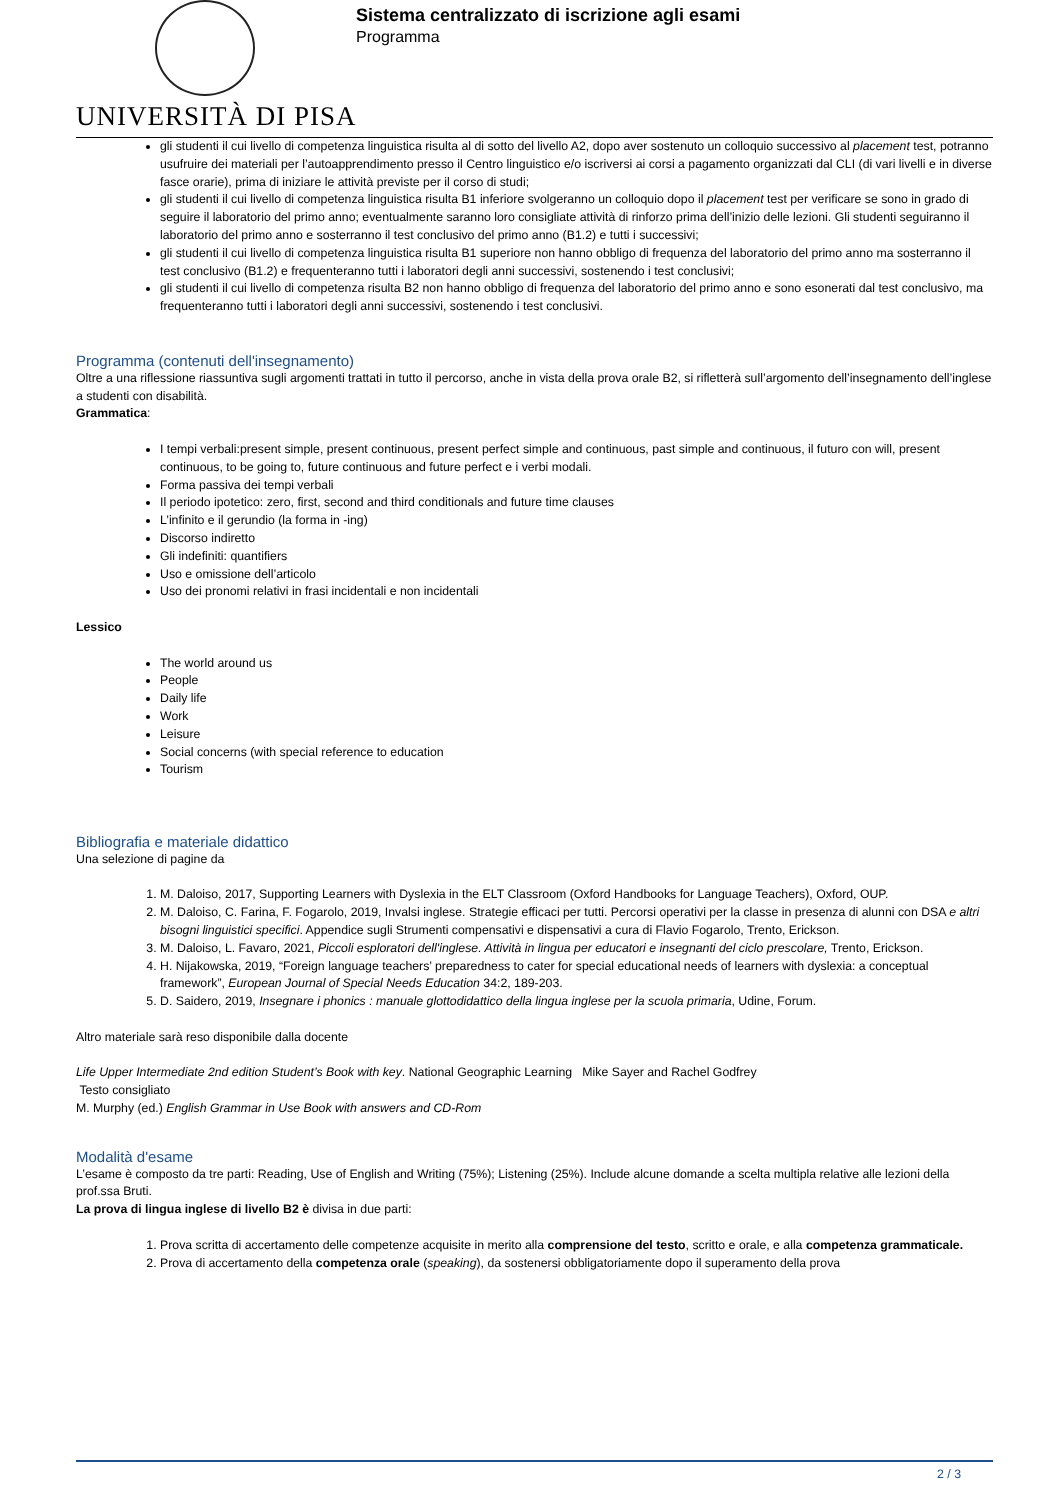UNIVERSITÀ DI PISA
Sistema centralizzato di iscrizione agli esami
Programma
gli studenti il cui livello di competenza linguistica risulta al di sotto del livello A2, dopo aver sostenuto un colloquio successivo al placement test, potranno usufruire dei materiali per l’autoapprendimento presso il Centro linguistico e/o iscriversi ai corsi a pagamento organizzati dal CLI (di vari livelli e in diverse fasce orarie), prima di iniziare le attività previste per il corso di studi;
gli studenti il cui livello di competenza linguistica risulta B1 inferiore svolgeranno un colloquio dopo il placement test per verificare se sono in grado di seguire il laboratorio del primo anno; eventualmente saranno loro consigliate attività di rinforzo prima dell’inizio delle lezioni. Gli studenti seguiranno il laboratorio del primo anno e sosterranno il test conclusivo del primo anno (B1.2) e tutti i successivi;
gli studenti il cui livello di competenza linguistica risulta B1 superiore non hanno obbligo di frequenza del laboratorio del primo anno ma sosterranno il test conclusivo (B1.2) e frequenteranno tutti i laboratori degli anni successivi, sostenendo i test conclusivi;
gli studenti il cui livello di competenza risulta B2 non hanno obbligo di frequenza del laboratorio del primo anno e sono esonerati dal test conclusivo, ma frequenteranno tutti i laboratori degli anni successivi, sostenendo i test conclusivi.
Programma (contenuti dell'insegnamento)
Oltre a una riflessione riassuntiva sugli argomenti trattati in tutto il percorso, anche in vista della prova orale B2, si rifletterà sull’argomento dell’insegnamento dell’inglese a studenti con disabilità.
Grammatica:
I tempi verbali:present simple, present continuous, present perfect simple and continuous, past simple and continuous, il futuro con will, present continuous, to be going to, future continuous and future perfect e i verbi modali.
Forma passiva dei tempi verbali
Il periodo ipotetico: zero, first, second and third conditionals and future time clauses
L’infinito e il gerundio (la forma in -ing)
Discorso indiretto
Gli indefiniti: quantifiers
Uso e omissione dell’articolo
Uso dei pronomi relativi in frasi incidentali e non incidentali
Lessico
The world around us
People
Daily life
Work
Leisure
Social concerns (with special reference to education
Tourism
Bibliografia e materiale didattico
Una selezione di pagine da
1. M. Daloiso, 2017, Supporting Learners with Dyslexia in the ELT Classroom (Oxford Handbooks for Language Teachers), Oxford, OUP.
2. M. Daloiso, C. Farina, F. Fogarolo, 2019, Invalsi inglese. Strategie efficaci per tutti. Percorsi operativi per la classe in presenza di alunni con DSA e altri bisogni linguistici specifici. Appendice sugli Strumenti compensativi e dispensativi a cura di Flavio Fogarolo, Trento, Erickson.
3. M. Daloiso, L. Favaro, 2021, Piccoli esploratori dell'inglese. Attività in lingua per educatori e insegnanti del ciclo prescolare, Trento, Erickson.
4. H. Nijakowska, 2019, “Foreign language teachers’ preparedness to cater for special educational needs of learners with dyslexia: a conceptual framework”, European Journal of Special Needs Education 34:2, 189-203.
5. D. Saidero, 2019, Insegnare i phonics : manuale glottodidattico della lingua inglese per la scuola primaria, Udine, Forum.
Altro materiale sarà reso disponibile dalla docente
Life Upper Intermediate 2nd edition Student’s Book with key. National Geographic Learning Mike Sayer and Rachel Godfrey
Testo consigliato
M. Murphy (ed.) English Grammar in Use Book with answers and CD-Rom
Modalità d'esame
L’esame è composto da tre parti: Reading, Use of English and Writing (75%); Listening (25%). Include alcune domande a scelta multipla relative alle lezioni della prof.ssa Bruti.
La prova di lingua inglese di livello B2 è divisa in due parti:
1. Prova scritta di accertamento delle competenze acquisite in merito alla comprensione del testo, scritto e orale, e alla competenza grammaticale.
2. Prova di accertamento della competenza orale (speaking), da sostenersi obbligatoriamente dopo il superamento della prova
2 / 3